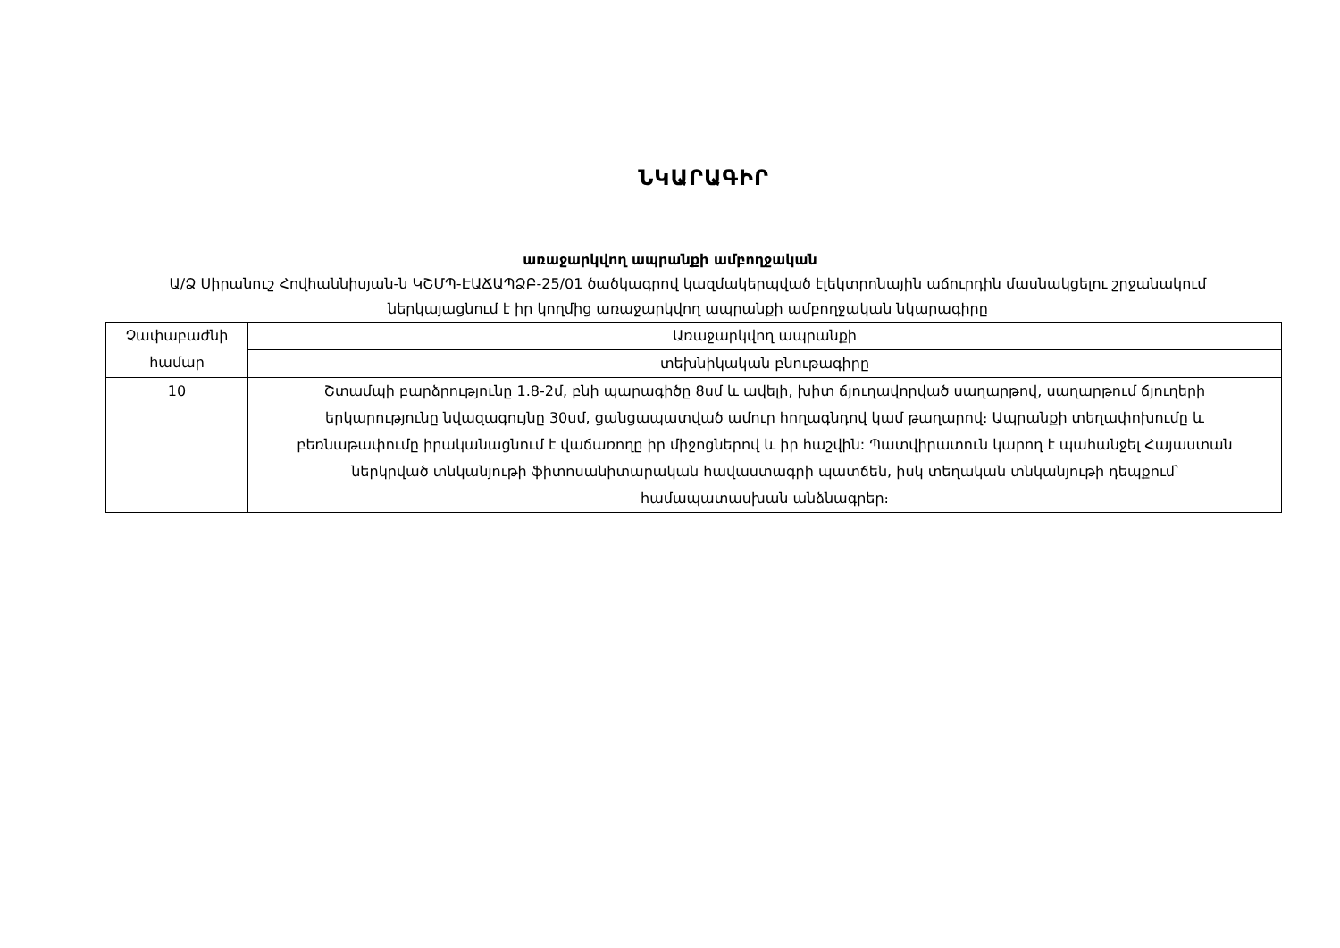ՆԿԱՐԱԳԻՐ
առաջարկվող ապրանքի ամբողջական
Ա/Ձ Սիրանուշ Հովհաննիսյան-ն ԿՇՄՊ-ԷԱՃԱՊՁԲ-25/01 ծածկագրով կազմակերպված էլեկտրոնային աճուրդին մասնակցելու շրջանակում ներկայացնում է իր կողմից առաջարկվող ապրանքի ամբողջական նկարագիրը
| Չափաբաժնի համար | Առաջարկվող ապրանքի |
| | տեխնիկական բնութագիրը |
| 10 | Շտամպի բարձրությունը 1.8-2մ, բնի պարագիծը 8սմ և ավելի, խիտ ճյուղավորված սաղարթով, սաղարթում ճյուղերի երկարությունը նվազագույնը 30սմ, ցանցապատված ամուր հողագնդով կամ թաղարով։ Ապրանքի տեղափոխումը և բեռնաթափումը իրականացնում է վաճառողը իր միջոցներով և իր հաշվին: Պատվիրատուն կարող է պահանջել Հայաստան ներկրված տնկանյութի ֆիտոսանիտարական հավաստագրի պատճեն, իսկ տեղական տնկանյութի դեպքում՝ համապատասխան անձնագրեր։ |